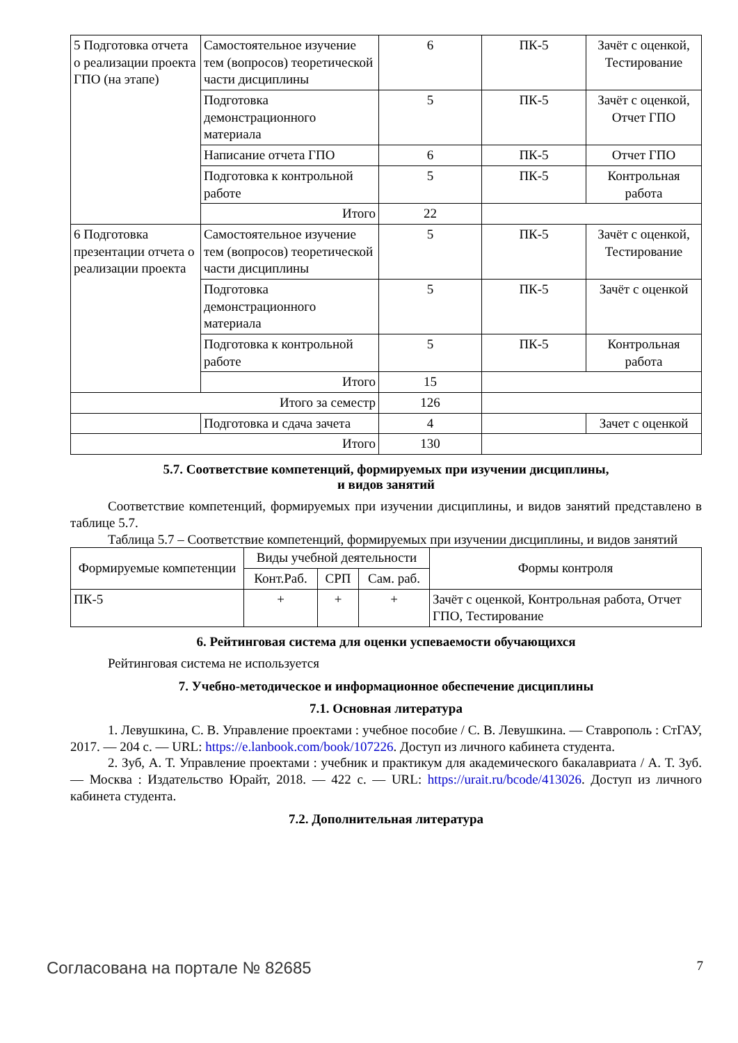| 5 Подготовка отчета о реализации проекта ГПО (на этапе) | Самостоятельное изучение тем (вопросов) теоретической части дисциплины | 6 | ПК-5 | Зачёт с оценкой, Тестирование |
| | Подготовка демонстрационного материала | 5 | ПК-5 | Зачёт с оценкой, Отчет ГПО |
| | Написание отчета ГПО | 6 | ПК-5 | Отчет ГПО |
| | Подготовка к контрольной работе | 5 | ПК-5 | Контрольная работа |
| | Итого | 22 | | |
| 6 Подготовка презентации отчета о реализации проекта | Самостоятельное изучение тем (вопросов) теоретической части дисциплины | 5 | ПК-5 | Зачёт с оценкой, Тестирование |
| | Подготовка демонстрационного материала | 5 | ПК-5 | Зачёт с оценкой |
| | Подготовка к контрольной работе | 5 | ПК-5 | Контрольная работа |
| | Итого | 15 | | |
| Итого за семестр | | 126 | | |
| | Подготовка и сдача зачета | 4 | | Зачет с оценкой |
| Итого | | 130 | | |
5.7. Соответствие компетенций, формируемых при изучении дисциплины,
и видов занятий
Соответствие компетенций, формируемых при изучении дисциплины, и видов занятий представлено в таблице 5.7.
Таблица 5.7 – Соответствие компетенций, формируемых при изучении дисциплины, и видов занятий
| Формируемые компетенции | Виды учебной деятельности | | | Формы контроля |
| --- | --- | --- | --- | --- |
| | Конт.Раб. | СРП | Сам. раб. | |
| ПК-5 | + | + | + | Зачёт с оценкой, Контрольная работа, Отчет ГПО, Тестирование |
6. Рейтинговая система для оценки успеваемости обучающихся
Рейтинговая система не используется
7. Учебно-методическое и информационное обеспечение дисциплины
7.1. Основная литература
1. Левушкина, С. В. Управление проектами : учебное пособие / С. В. Левушкина. — Ставрополь : СтГАУ, 2017. — 204 с. — URL: https://e.lanbook.com/book/107226. Доступ из личного кабинета студента.
2. Зуб, А. Т. Управление проектами : учебник и практикум для академического бакалавриата / А. Т. Зуб. — Москва : Издательство Юрайт, 2018. — 422 с. — URL: https://urait.ru/bcode/413026. Доступ из личного кабинета студента.
7.2. Дополнительная литература
Согласована на портале № 82685 7